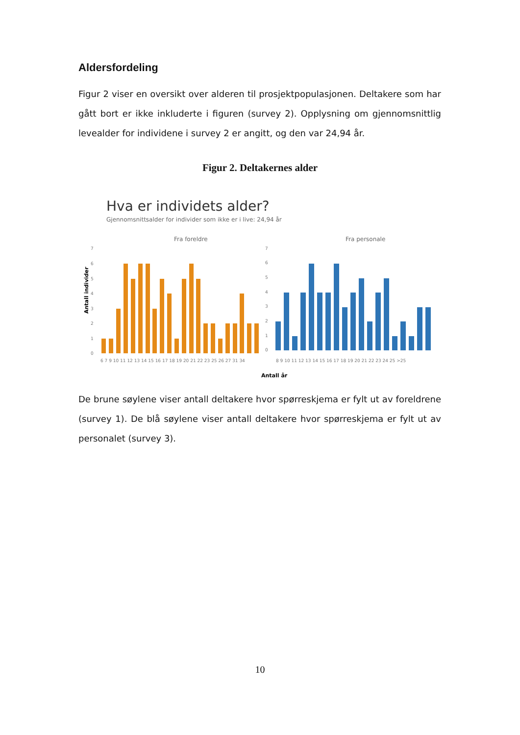Aldersfordeling
Figur 2 viser en oversikt over alderen til prosjektpopulasjonen. Deltakere som har gått bort er ikke inkluderte i figuren (survey 2). Opplysning om gjennomsnittlig levealder for individene i survey 2 er angitt, og den var 24,94 år.
Figur 2. Deltakernes alder
Hva er individets alder?
Gjennomsnittsalder for individer som ikke er i live: 24,94 år
Fra foreldre
Fra personale
Antall individer
7
6
5
4
3
2
1
0
7
6
5
4
3
2
1
0
6 7 9 10 11 12 13 14 15 16 17 18 19 20 21 22 23 25 26 27 31 34
8 9 10 11 12 13 14 15 16 17 18 19 20 21 22 23 24 25 >25
Antall år
De brune søylene viser antall deltakere hvor spørreskjema er fylt ut av foreldrene (survey 1). De blå søylene viser antall deltakere hvor spørreskjema er fylt ut av personalet (survey 3).
10